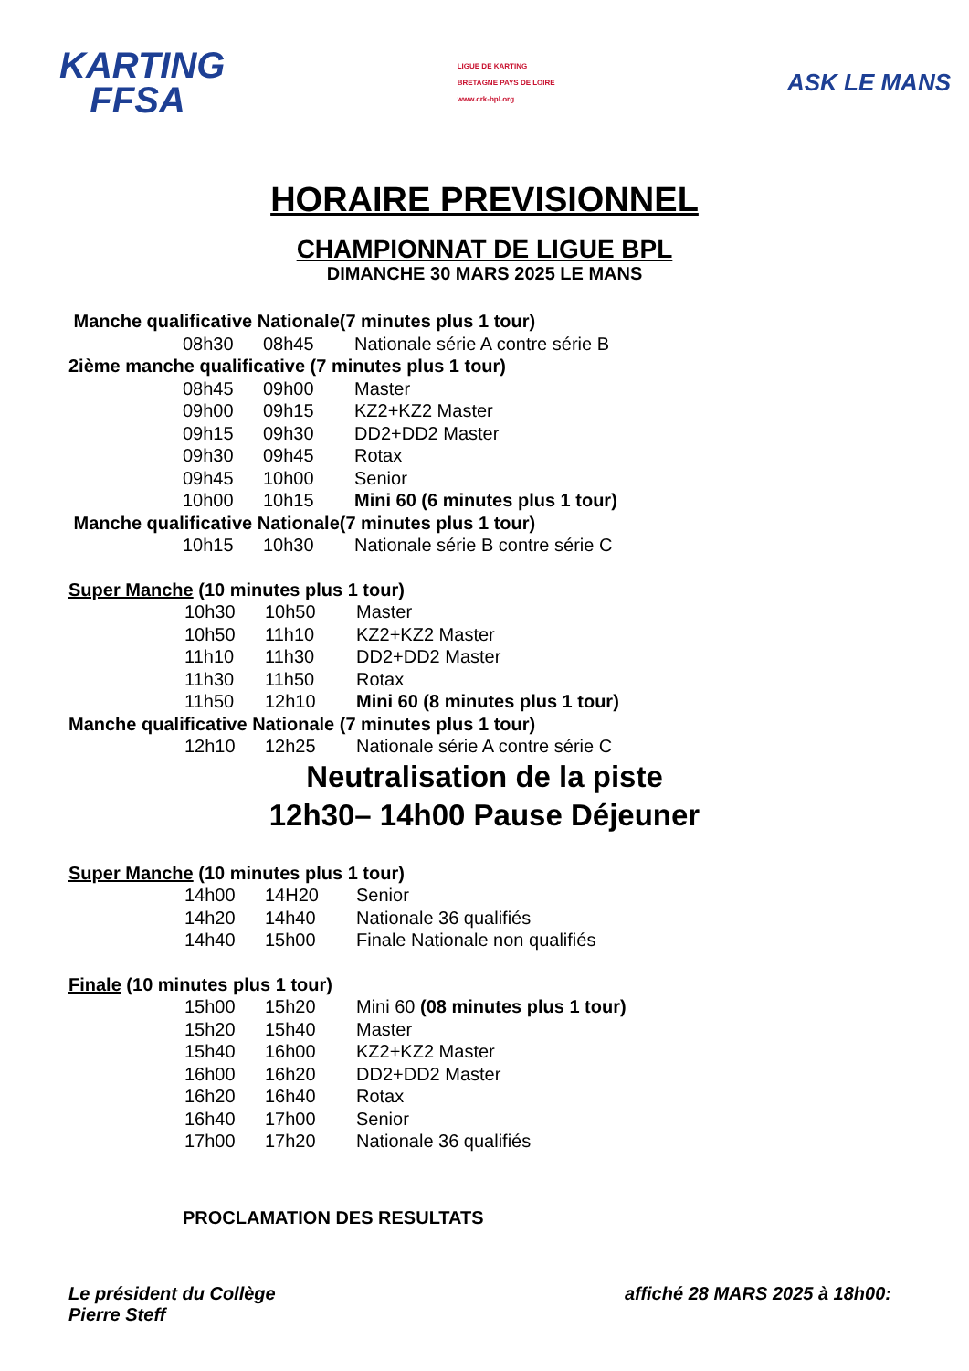KARTING
FFSA
LIGUE DE KARTING
BRETAGNE PAYS DE LOIRE
www.crk-bpl.org
ASK LE MANS
HORAIRE PREVISIONNEL
CHAMPIONNAT DE LIGUE BPL
DIMANCHE 30 MARS 2025 LE MANS
Manche qualificative Nationale(7 minutes plus 1 tour)
| 08h30 | 08h45 | Nationale série A contre série B |
2ième manche qualificative (7 minutes plus 1 tour)
| 08h45 | 09h00 | Master |
| 09h00 | 09h15 | KZ2+KZ2 Master |
| 09h15 | 09h30 | DD2+DD2 Master |
| 09h30 | 09h45 | Rotax |
| 09h45 | 10h00 | Senior |
| 10h00 | 10h15 | Mini 60 (6 minutes plus 1 tour) |
Manche qualificative Nationale(7 minutes plus 1 tour)
| 10h15 | 10h30 | Nationale série B contre série C |
Super Manche (10 minutes plus 1 tour)
| 10h30 | 10h50 | Master |
| 10h50 | 11h10 | KZ2+KZ2 Master |
| 11h10 | 11h30 | DD2+DD2 Master |
| 11h30 | 11h50 | Rotax |
| 11h50 | 12h10 | Mini 60 (8 minutes plus 1 tour) |
Manche qualificative Nationale (7 minutes plus 1 tour)
| 12h10 | 12h25 | Nationale série A contre série C |
Neutralisation de la piste
12h30– 14h00 Pause Déjeuner
Super Manche (10 minutes plus 1 tour)
| 14h00 | 14H20 | Senior |
| 14h20 | 14h40 | Nationale 36 qualifiés |
| 14h40 | 15h00 | Finale Nationale non qualifiés |
Finale (10 minutes plus 1 tour)
| 15h00 | 15h20 | Mini 60 (08 minutes plus 1 tour) |
| 15h20 | 15h40 | Master |
| 15h40 | 16h00 | KZ2+KZ2 Master |
| 16h00 | 16h20 | DD2+DD2 Master |
| 16h20 | 16h40 | Rotax |
| 16h40 | 17h00 | Senior |
| 17h00 | 17h20 | Nationale 36 qualifiés |
PROCLAMATION DES RESULTATS
Le président du Collège
Pierre Steff
affiché 28 MARS 2025 à 18h00: